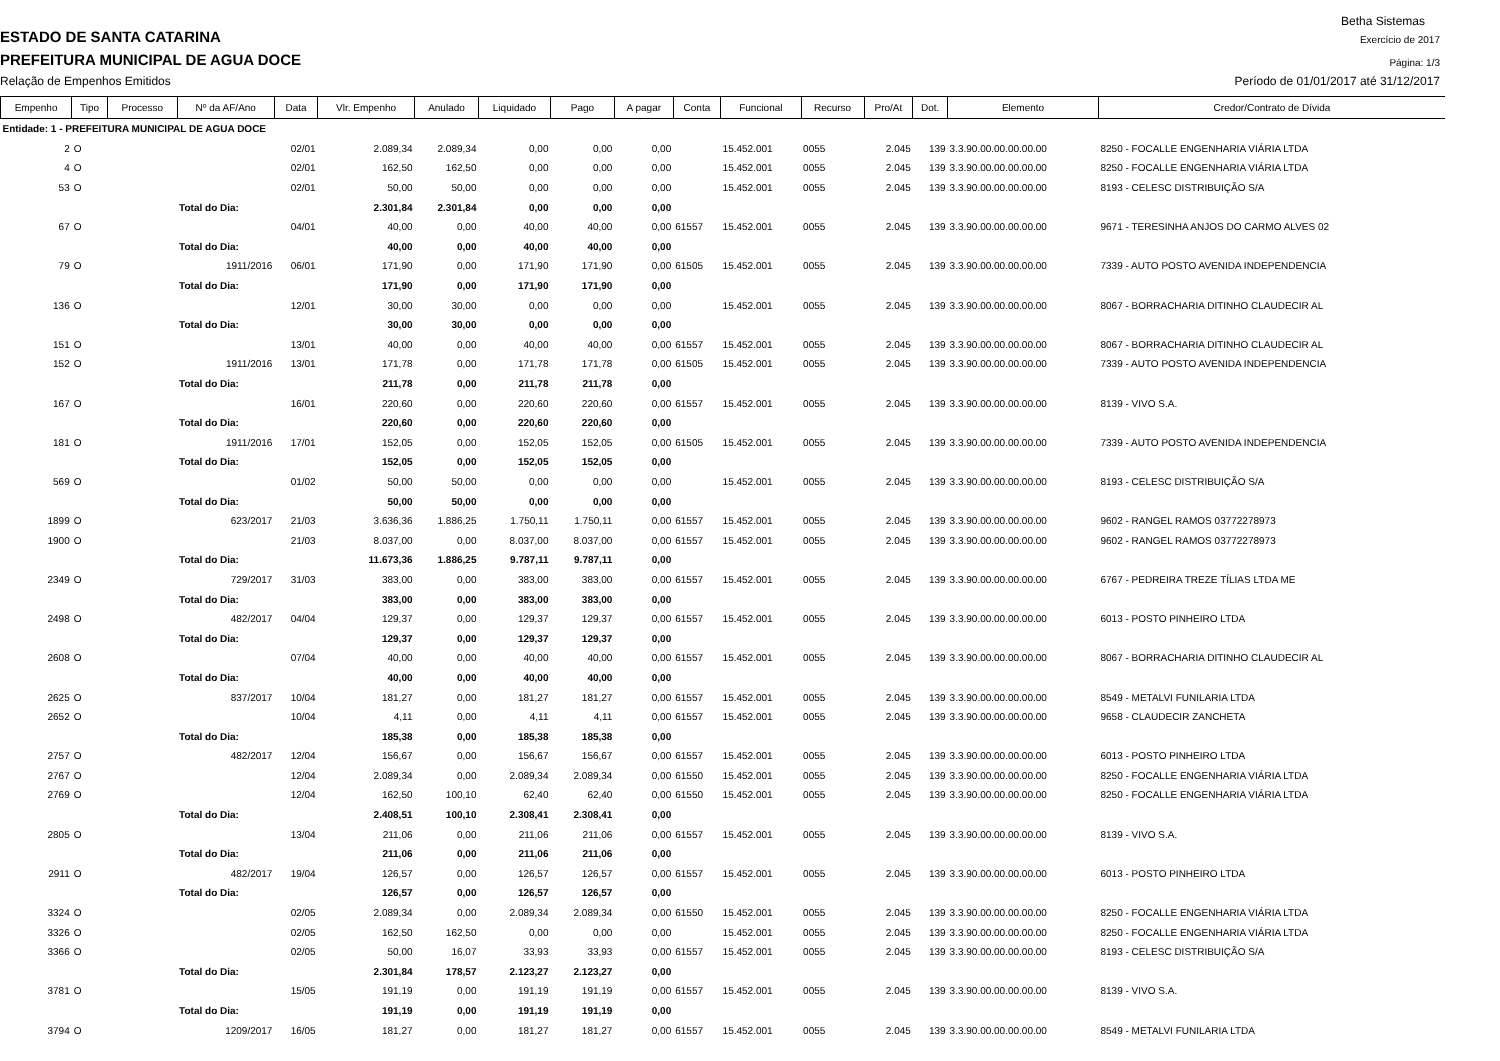Betha Sistemas
ESTADO DE SANTA CATARINA
Exercício de 2017
PREFEITURA MUNICIPAL DE AGUA DOCE
Página: 1/3
Relação de Empenhos Emitidos Período de 01/01/2017 até 31/12/2017
| Empenho | Tipo | Processo | Nº da AF/Ano | Data | Vlr. Empenho | Anulado | Liquidado | Pago | A pagar | Conta | Funcional | Recurso | Pro/At | Dot. | Elemento | Credor/Contrato de Dívida |
| --- | --- | --- | --- | --- | --- | --- | --- | --- | --- | --- | --- | --- | --- | --- | --- | --- |
| Entidade: 1 - PREFEITURA MUNICIPAL DE AGUA DOCE | | | | | | | | | | | | | | | | |
| 2 | O | | | 02/01 | 2.089,34 | 2.089,34 | 0,00 | 0,00 | 0,00 | | 15.452.001 | 0055 | 2.045 | 139 | 3.3.90.00.00.00.00.00 | 8250 - FOCALLE ENGENHARIA VIÁRIA LTDA |
| 4 | O | | | 02/01 | 162,50 | 162,50 | 0,00 | 0,00 | 0,00 | | 15.452.001 | 0055 | 2.045 | 139 | 3.3.90.00.00.00.00.00 | 8250 - FOCALLE ENGENHARIA VIÁRIA LTDA |
| 53 | O | | | 02/01 | 50,00 | 50,00 | 0,00 | 0,00 | 0,00 | | 15.452.001 | 0055 | 2.045 | 139 | 3.3.90.00.00.00.00.00 | 8193 - CELESC DISTRIBUIÇÃO S/A |
| | | | Total do Dia: | | 2.301,84 | 2.301,84 | 0,00 | 0,00 | 0,00 | | | | | | | |
| 67 | O | | | 04/01 | 40,00 | 0,00 | 40,00 | 40,00 | 0,00 | 61557 | 15.452.001 | 0055 | 2.045 | 139 | 3.3.90.00.00.00.00.00 | 9671 - TERESINHA ANJOS DO CARMO ALVES 02 |
| | | | Total do Dia: | | 40,00 | 0,00 | 40,00 | 40,00 | 0,00 | | | | | | | |
| 79 | O | | 1911/2016 | 06/01 | 171,90 | 0,00 | 171,90 | 171,90 | 0,00 | 61505 | 15.452.001 | 0055 | 2.045 | 139 | 3.3.90.00.00.00.00.00 | 7339 - AUTO POSTO AVENIDA INDEPENDENCIA |
| | | | Total do Dia: | | 171,90 | 0,00 | 171,90 | 171,90 | 0,00 | | | | | | | |
| 136 | O | | | 12/01 | 30,00 | 30,00 | 0,00 | 0,00 | 0,00 | | 15.452.001 | 0055 | 2.045 | 139 | 3.3.90.00.00.00.00.00 | 8067 - BORRACHARIA DITINHO CLAUDECIR AL |
| | | | Total do Dia: | | 30,00 | 30,00 | 0,00 | 0,00 | 0,00 | | | | | | | |
| 151 | O | | | 13/01 | 40,00 | 0,00 | 40,00 | 40,00 | 0,00 | 61557 | 15.452.001 | 0055 | 2.045 | 139 | 3.3.90.00.00.00.00.00 | 8067 - BORRACHARIA DITINHO CLAUDECIR AL |
| 152 | O | | 1911/2016 | 13/01 | 171,78 | 0,00 | 171,78 | 171,78 | 0,00 | 61505 | 15.452.001 | 0055 | 2.045 | 139 | 3.3.90.00.00.00.00.00 | 7339 - AUTO POSTO AVENIDA INDEPENDENCIA |
| | | | Total do Dia: | | 211,78 | 0,00 | 211,78 | 211,78 | 0,00 | | | | | | | |
| 167 | O | | | 16/01 | 220,60 | 0,00 | 220,60 | 220,60 | 0,00 | 61557 | 15.452.001 | 0055 | 2.045 | 139 | 3.3.90.00.00.00.00.00 | 8139 - VIVO S.A. |
| | | | Total do Dia: | | 220,60 | 0,00 | 220,60 | 220,60 | 0,00 | | | | | | | |
| 181 | O | | 1911/2016 | 17/01 | 152,05 | 0,00 | 152,05 | 152,05 | 0,00 | 61505 | 15.452.001 | 0055 | 2.045 | 139 | 3.3.90.00.00.00.00.00 | 7339 - AUTO POSTO AVENIDA INDEPENDENCIA |
| | | | Total do Dia: | | 152,05 | 0,00 | 152,05 | 152,05 | 0,00 | | | | | | | |
| 569 | O | | | 01/02 | 50,00 | 50,00 | 0,00 | 0,00 | 0,00 | | 15.452.001 | 0055 | 2.045 | 139 | 3.3.90.00.00.00.00.00 | 8193 - CELESC DISTRIBUIÇÃO S/A |
| | | | Total do Dia: | | 50,00 | 50,00 | 0,00 | 0,00 | 0,00 | | | | | | | |
| 1899 | O | | 623/2017 | 21/03 | 3.636,36 | 1.886,25 | 1.750,11 | 1.750,11 | 0,00 | 61557 | 15.452.001 | 0055 | 2.045 | 139 | 3.3.90.00.00.00.00.00 | 9602 - RANGEL RAMOS 03772278973 |
| 1900 | O | | | 21/03 | 8.037,00 | 0,00 | 8.037,00 | 8.037,00 | 0,00 | 61557 | 15.452.001 | 0055 | 2.045 | 139 | 3.3.90.00.00.00.00.00 | 9602 - RANGEL RAMOS 03772278973 |
| | | | Total do Dia: | | 11.673,36 | 1.886,25 | 9.787,11 | 9.787,11 | 0,00 | | | | | | | |
| 2349 | O | | 729/2017 | 31/03 | 383,00 | 0,00 | 383,00 | 383,00 | 0,00 | 61557 | 15.452.001 | 0055 | 2.045 | 139 | 3.3.90.00.00.00.00.00 | 6767 - PEDREIRA TREZE TÍLIAS LTDA ME |
| | | | Total do Dia: | | 383,00 | 0,00 | 383,00 | 383,00 | 0,00 | | | | | | | |
| 2498 | O | | 482/2017 | 04/04 | 129,37 | 0,00 | 129,37 | 129,37 | 0,00 | 61557 | 15.452.001 | 0055 | 2.045 | 139 | 3.3.90.00.00.00.00.00 | 6013 - POSTO PINHEIRO LTDA |
| | | | Total do Dia: | | 129,37 | 0,00 | 129,37 | 129,37 | 0,00 | | | | | | | |
| 2608 | O | | | 07/04 | 40,00 | 0,00 | 40,00 | 40,00 | 0,00 | 61557 | 15.452.001 | 0055 | 2.045 | 139 | 3.3.90.00.00.00.00.00 | 8067 - BORRACHARIA DITINHO CLAUDECIR AL |
| | | | Total do Dia: | | 40,00 | 0,00 | 40,00 | 40,00 | 0,00 | | | | | | | |
| 2625 | O | | 837/2017 | 10/04 | 181,27 | 0,00 | 181,27 | 181,27 | 0,00 | 61557 | 15.452.001 | 0055 | 2.045 | 139 | 3.3.90.00.00.00.00.00 | 8549 - METALVI FUNILARIA LTDA |
| 2652 | O | | | 10/04 | 4,11 | 0,00 | 4,11 | 4,11 | 0,00 | 61557 | 15.452.001 | 0055 | 2.045 | 139 | 3.3.90.00.00.00.00.00 | 9658 - CLAUDECIR ZANCHETA |
| | | | Total do Dia: | | 185,38 | 0,00 | 185,38 | 185,38 | 0,00 | | | | | | | |
| 2757 | O | | 482/2017 | 12/04 | 156,67 | 0,00 | 156,67 | 156,67 | 0,00 | 61557 | 15.452.001 | 0055 | 2.045 | 139 | 3.3.90.00.00.00.00.00 | 6013 - POSTO PINHEIRO LTDA |
| 2767 | O | | | 12/04 | 2.089,34 | 0,00 | 2.089,34 | 2.089,34 | 0,00 | 61550 | 15.452.001 | 0055 | 2.045 | 139 | 3.3.90.00.00.00.00.00 | 8250 - FOCALLE ENGENHARIA VIÁRIA LTDA |
| 2769 | O | | | 12/04 | 162,50 | 100,10 | 62,40 | 62,40 | 0,00 | 61550 | 15.452.001 | 0055 | 2.045 | 139 | 3.3.90.00.00.00.00.00 | 8250 - FOCALLE ENGENHARIA VIÁRIA LTDA |
| | | | Total do Dia: | | 2.408,51 | 100,10 | 2.308,41 | 2.308,41 | 0,00 | | | | | | | |
| 2805 | O | | | 13/04 | 211,06 | 0,00 | 211,06 | 211,06 | 0,00 | 61557 | 15.452.001 | 0055 | 2.045 | 139 | 3.3.90.00.00.00.00.00 | 8139 - VIVO S.A. |
| | | | Total do Dia: | | 211,06 | 0,00 | 211,06 | 211,06 | 0,00 | | | | | | | |
| 2911 | O | | 482/2017 | 19/04 | 126,57 | 0,00 | 126,57 | 126,57 | 0,00 | 61557 | 15.452.001 | 0055 | 2.045 | 139 | 3.3.90.00.00.00.00.00 | 6013 - POSTO PINHEIRO LTDA |
| | | | Total do Dia: | | 126,57 | 0,00 | 126,57 | 126,57 | 0,00 | | | | | | | |
| 3324 | O | | | 02/05 | 2.089,34 | 0,00 | 2.089,34 | 2.089,34 | 0,00 | 61550 | 15.452.001 | 0055 | 2.045 | 139 | 3.3.90.00.00.00.00.00 | 8250 - FOCALLE ENGENHARIA VIÁRIA LTDA |
| 3326 | O | | | 02/05 | 162,50 | 162,50 | 0,00 | 0,00 | 0,00 | | 15.452.001 | 0055 | 2.045 | 139 | 3.3.90.00.00.00.00.00 | 8250 - FOCALLE ENGENHARIA VIÁRIA LTDA |
| 3366 | O | | | 02/05 | 50,00 | 16,07 | 33,93 | 33,93 | 0,00 | 61557 | 15.452.001 | 0055 | 2.045 | 139 | 3.3.90.00.00.00.00.00 | 8193 - CELESC DISTRIBUIÇÃO S/A |
| | | | Total do Dia: | | 2.301,84 | 178,57 | 2.123,27 | 2.123,27 | 0,00 | | | | | | | |
| 3781 | O | | | 15/05 | 191,19 | 0,00 | 191,19 | 191,19 | 0,00 | 61557 | 15.452.001 | 0055 | 2.045 | 139 | 3.3.90.00.00.00.00.00 | 8139 - VIVO S.A. |
| | | | Total do Dia: | | 191,19 | 0,00 | 191,19 | 191,19 | 0,00 | | | | | | | |
| 3794 | O | | 1209/2017 | 16/05 | 181,27 | 0,00 | 181,27 | 181,27 | 0,00 | 61557 | 15.452.001 | 0055 | 2.045 | 139 | 3.3.90.00.00.00.00.00 | 8549 - METALVI FUNILARIA LTDA |